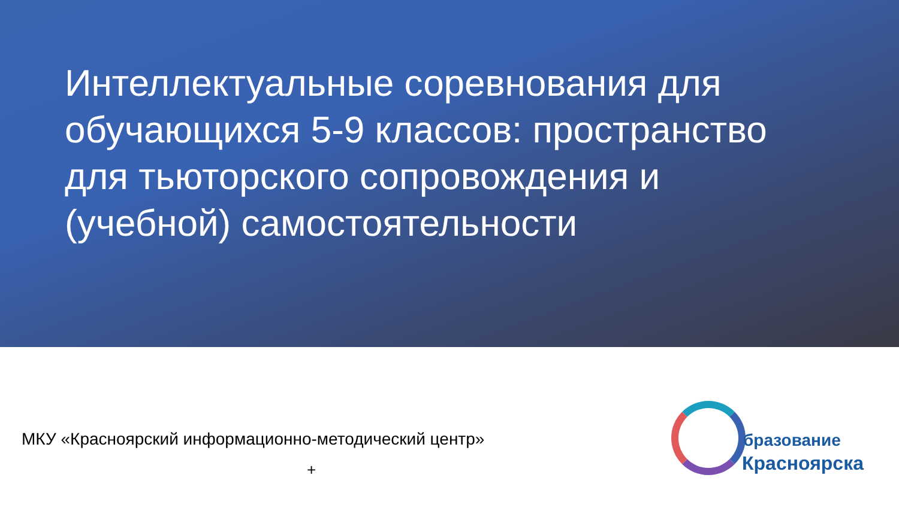Интеллектуальные соревнования для обучающихся 5-9 классов: пространство для тьюторского сопровождения и (учебной) самостоятельности
МКУ «Красноярский информационно-методический центр»
+
бразование
Красноярска